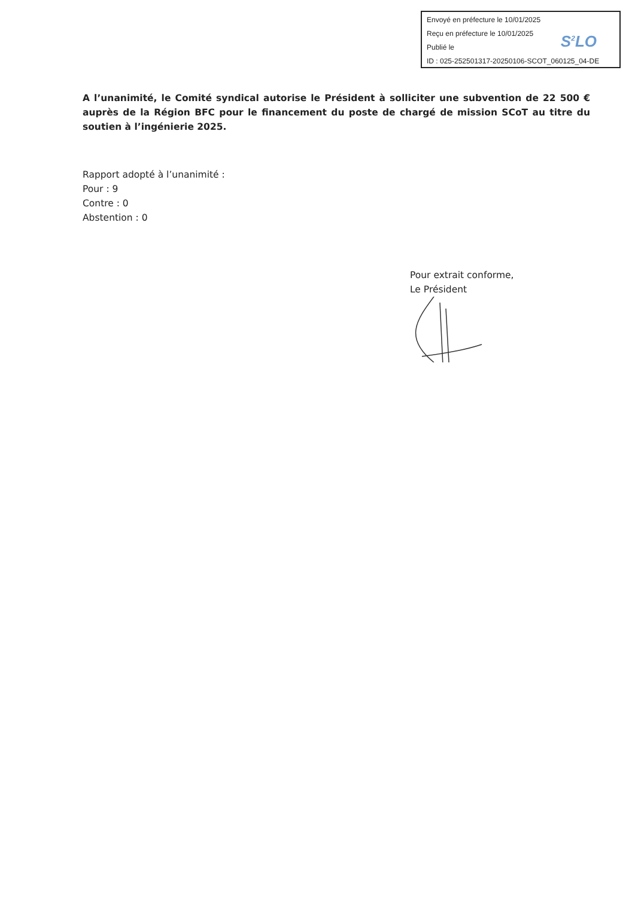Envoyé en préfecture le 10/01/2025
Reçu en préfecture le 10/01/2025
Publié le
ID : 025-252501317-20250106-SCOT_060125_04-DE
S<sup>2</sup>LO
A l’unanimité, le Comité syndical autorise le Président à solliciter une subvention de 22 500 € auprès de la Région BFC pour le financement du poste de chargé de mission SCoT au titre du soutien à l’ingénierie 2025.
Rapport adopté à l’unanimité :
Pour : 9
Contre : 0
Abstention : 0
Pour extrait conforme,
Le Président